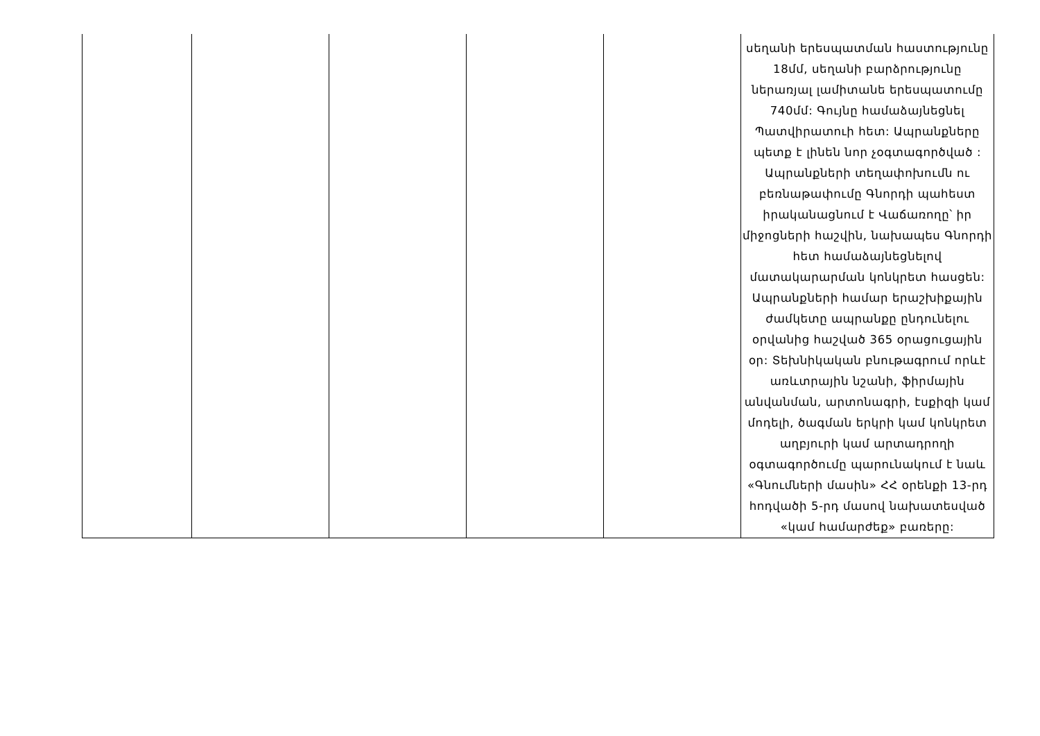| | | | | | սեղանի երեսպատման հաստությունը 18մմ, սեղանի բարձրությունը ներառյալ լամիտանե երեսպատումը 740մմ: Գույնը համաձայնեցնել Պատվիրատուի հետ: Ապրանքները պետք է լինեն նոր չօգտագործված : Ապրանքների տեղափոխումն ու բեռնաթափումը Գնորդի պահեստ իրականացնում է Վաճառողը՝ իր միջոցների հաշվին, նախապես Գնորդի հետ համաձայնեցնելով մատակարարման կոնկրետ հասցեն: Ապրանքների համար երաշխիքային ժամկետը ապրանքը ընդունելու օրվանից հաշված 365 օրացուցային օր: Տեխնիկական բնութագրում որևէ առևտրային նշանի, ֆիրմային անվանման, արտոնագրի, էսքիզի կամ մոդելի, ծագման երկրի կամ կոնկրետ աղբյուրի կամ արտադրողի օգտագործումը պարունակում է նաև «Գնումների մասին» ՀՀ օրենքի 13-րդ հոդվածի 5-րդ մասով նախատեսված «կամ համարժեք» բառերը: |